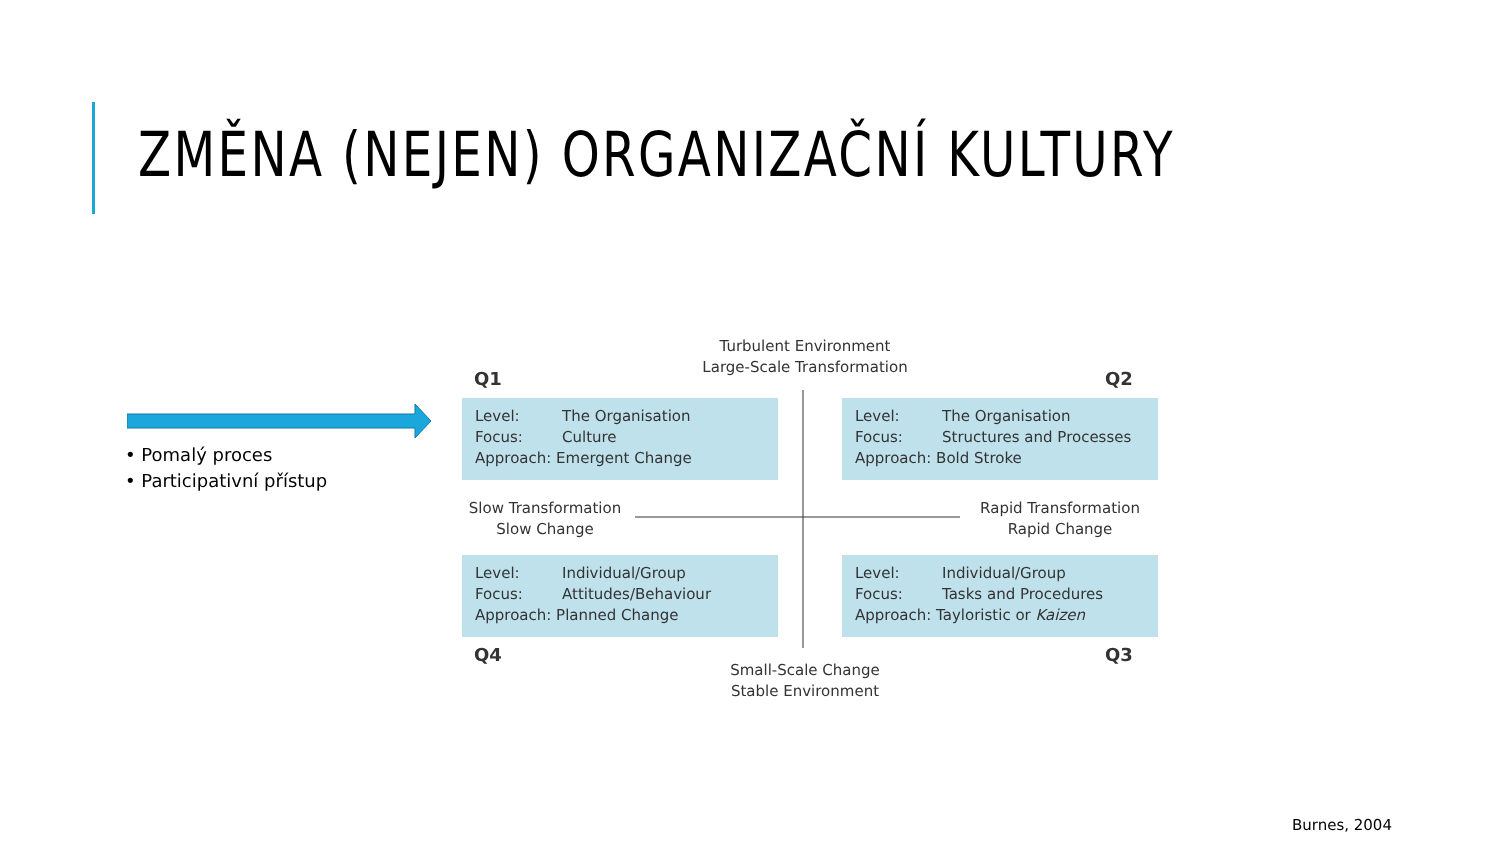ZMĚNA (NEJEN) ORGANIZAČNÍ KULTURY
• Pomalý proces
• Participativní přístup
Turbulent Environment
Large-Scale Transformation
Q1 Q2
Level: The Organisation
Focus: Culture
Approach: Emergent Change
Level: The Organisation
Focus: Structures and Processes
Approach: Bold Stroke
Slow Transformation
Slow Change
Rapid Transformation
Rapid Change
Level: Individual/Group
Focus: Attitudes/Behaviour
Approach: Planned Change
Level: Individual/Group
Focus: Tasks and Procedures
Approach: Tayloristic or Kaizen
Q4 Q3
Small-Scale Change
Stable Environment
Burnes, 2004